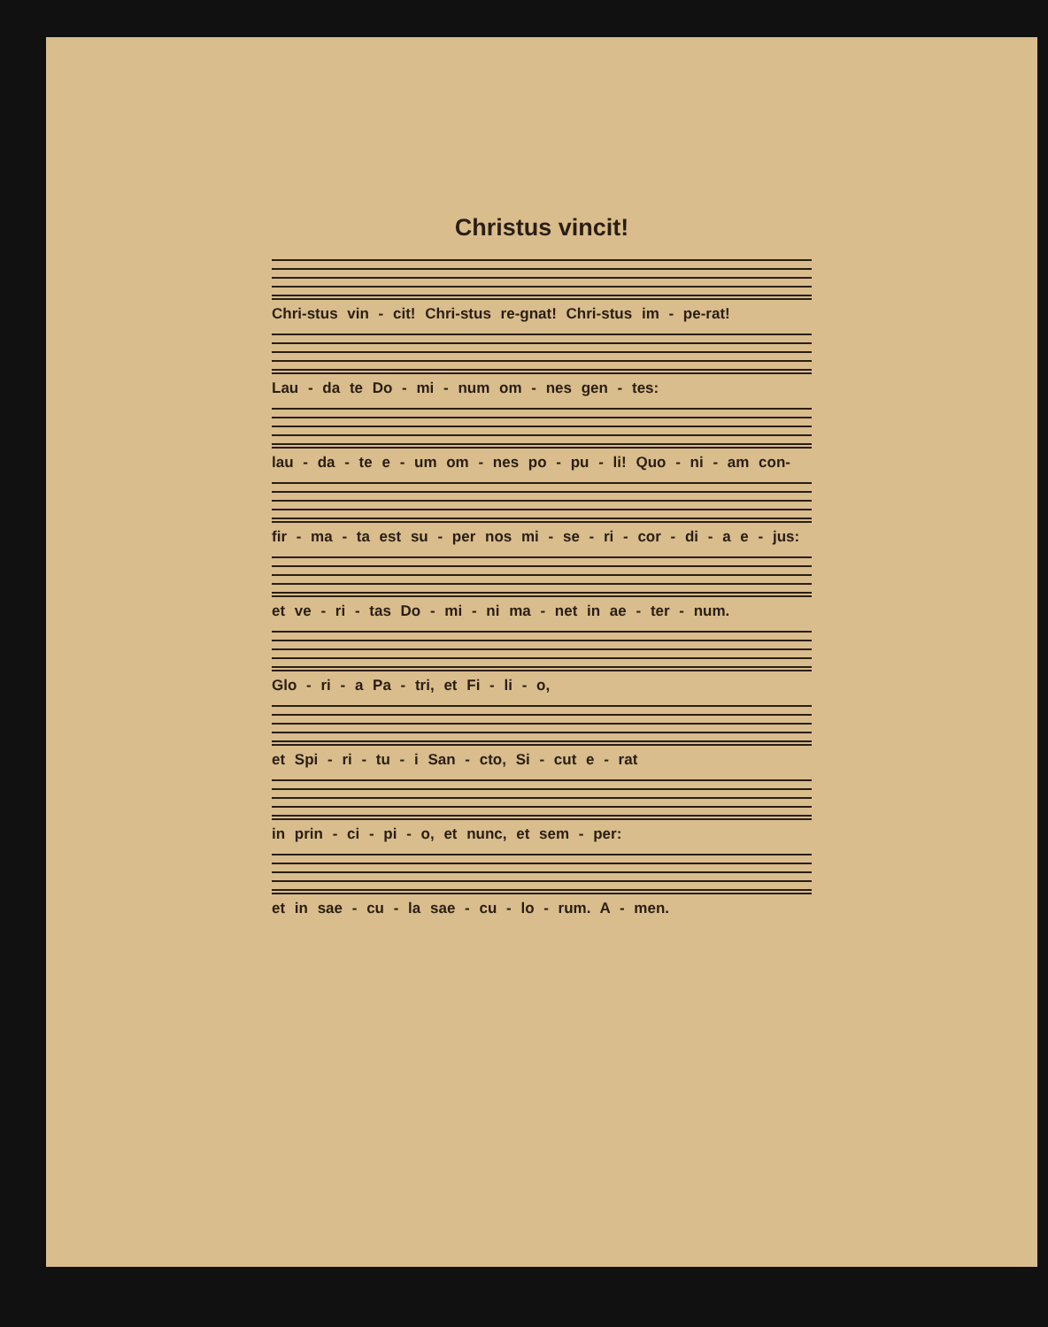Christus vincit!
Chri-stus vin - cit! Chri-stus re-gnat! Chri-stus im - pe-rat!
Lau - da te Do - mi - num om - nes gen - tes:
lau - da - te e - um om - nes po - pu - li! Quo - ni - am con-
fir - ma - ta est su - per nos mi - se - ri - cor - di - a e - jus:
et ve - ri - tas Do - mi - ni ma - net in ae - ter - num.
Glo - ri - a Pa - tri, et Fi - li - o,
et Spi - ri - tu - i San - cto, Si - cut e - rat
in prin - ci - pi - o, et nunc, et sem - per:
et in sae - cu - la sae - cu - lo - rum. A - men.